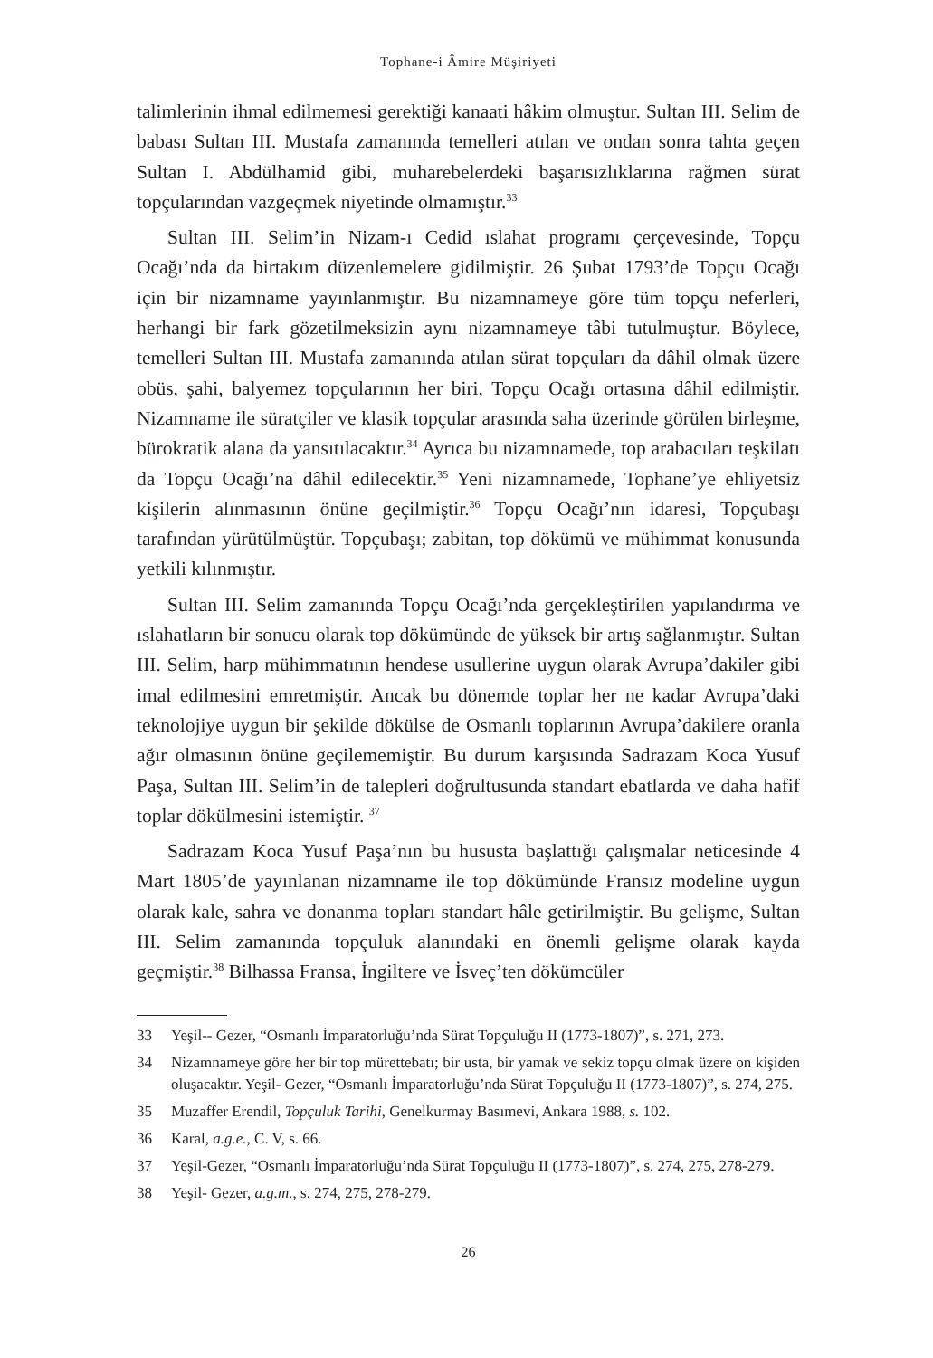Tophane-i Âmire Müşiriyeti
talimlerinin ihmal edilmemesi gerektiği kanaati hâkim olmuştur. Sultan III. Selim de babası Sultan III. Mustafa zamanında temelleri atılan ve ondan sonra tahta geçen Sultan I. Abdülhamid gibi, muharebelerdeki başarısızlıklarına rağmen sürat topçularından vazgeçmek niyetinde olmamıştır.<sup>33</sup>
Sultan III. Selim’in Nizam-ı Cedid ıslahat programı çerçevesinde, Topçu Ocağı’nda da birtakım düzenlemelere gidilmiştir. 26 Şubat 1793’de Topçu Ocağı için bir nizamname yayınlanmıştır. Bu nizamnameye göre tüm topçu neferleri, herhangi bir fark gözetilmeksizin aynı nizamnameye tâbi tutulmuştur. Böylece, temelleri Sultan III. Mustafa zamanında atılan sürat topçuları da dâhil olmak üzere obüs, şahi, balyemez topçularının her biri, Topçu Ocağı ortasına dâhil edilmiştir. Nizamname ile süratçiler ve klasik topçular arasında saha üzerinde görülen birleşme, bürokratik alana da yansıtılacaktır.<sup>34</sup> Ayrıca bu nizamnamede, top arabacıları teşkilatı da Topçu Ocağı’na dâhil edilecektir.<sup>35</sup> Yeni nizamnamede, Tophane’ye ehliyetsiz kişilerin alınmasının önüne geçilmiştir.<sup>36</sup> Topçu Ocağı’nın idaresi, Topçubaşı tarafından yürütülmüştür. Topçubaşı; zabitan, top dökümü ve mühimmat konusunda yetkili kılınmıştır.
Sultan III. Selim zamanında Topçu Ocağı’nda gerçekleştirilen yapılandırma ve ıslahatların bir sonucu olarak top dökümünde de yüksek bir artış sağlanmıştır. Sultan III. Selim, harp mühimmatının hendese usullerine uygun olarak Avrupa’dakiler gibi imal edilmesini emretmiştir. Ancak bu dönemde toplar her ne kadar Avrupa’daki teknolojiye uygun bir şekilde dökülse de Osmanlı toplarının Avrupa’dakilere oranla ağır olmasının önüne geçilememiştir. Bu durum karşısında Sadrazam Koca Yusuf Paşa, Sultan III. Selim’in de talepleri doğrultusunda standart ebatlarda ve daha hafif toplar dökülmesini istemiştir. <sup>37</sup>
Sadrazam Koca Yusuf Paşa’nın bu hususta başlattığı çalışmalar neticesinde 4 Mart 1805’de yayınlanan nizamname ile top dökümünde Fransız modeline uygun olarak kale, sahra ve donanma topları standart hâle getirilmiştir. Bu gelişme, Sultan III. Selim zamanında topçuluk alanındaki en önemli gelişme olarak kayda geçmiştir.<sup>38</sup> Bilhassa Fransa, İngiltere ve İsveç’ten dökümcüler
33 Yeşil-- Gezer, “Osmanlı İmparatorluğu’nda Sürat Topçuluğu II (1773-1807)”, s. 271, 273.
34 Nizamnameye göre her bir top mürettebatı; bir usta, bir yamak ve sekiz topçu olmak üzere on kişiden oluşacaktır. Yeşil- Gezer, “Osmanlı İmparatorluğu’nda Sürat Topçuluğu II (1773-1807)”, s. 274, 275.
35 Muzaffer Erendil, Topçuluk Tarihi, Genelkurmay Basımevi, Ankara 1988, s. 102.
36 Karal, a.g.e., C. V, s. 66.
37 Yeşil-Gezer, “Osmanlı İmparatorluğu’nda Sürat Topçuluğu II (1773-1807)”, s. 274, 275, 278-279.
38 Yeşil- Gezer, a.g.m., s. 274, 275, 278-279.
26